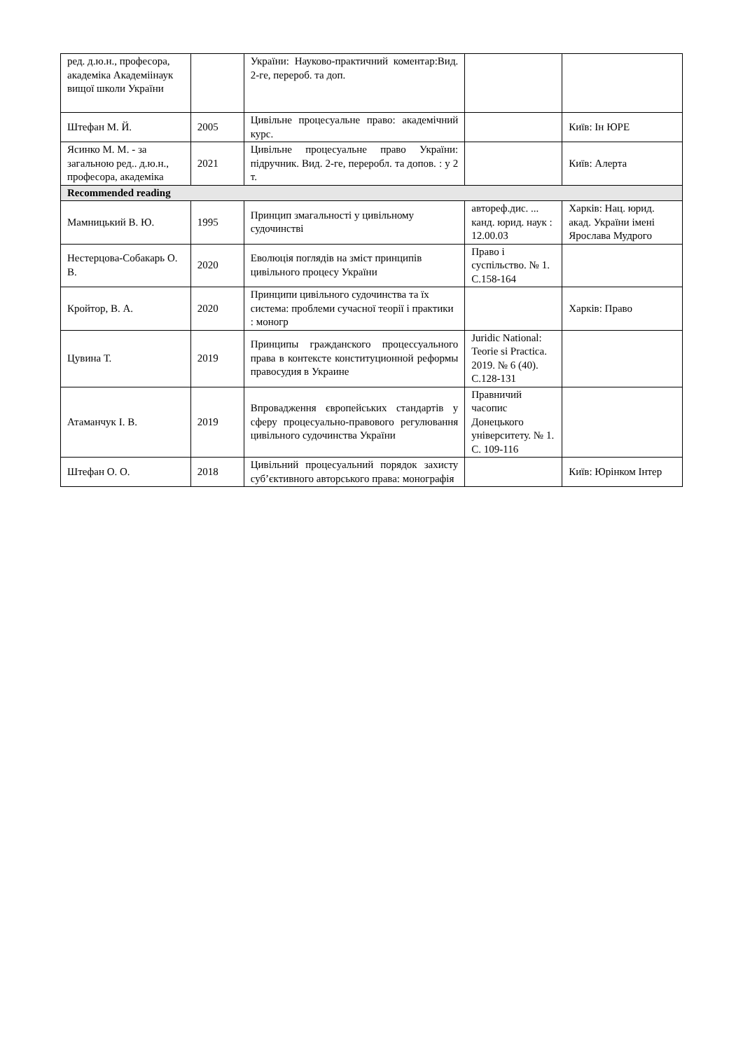| ред. д.ю.н., професора, академіка Академіінаук вищої школи України | | України: Науково-практичний коментар:Вид. 2-ге, перероб. та доп. | | |
| Штефан М. Й. | 2005 | Цивільне процесуальне право: академічний курс. | | Київ: Ін ЮРЕ |
| Ясинко М. М. - за загальною ред.. д.ю.н., професора, академіка | 2021 | Цивільне процесуальне право України: підручник. Вид. 2-ге, переробл. та допов. : у 2 т. | | Київ: Алерта |
| Recommended reading | | | | |
| Мамницький В. Ю. | 1995 | Принцип змагальності у цивільному судочинстві | автореф.дис. ... канд. юрид. наук : 12.00.03 | Харків: Нац. юрид. акад. України імені Ярослава Мудрого |
| Нестерцова-Собакарь О. В. | 2020 | Еволюція поглядів на зміст принципів цивільного процесу України | Право і суспільство. № 1. С.158-164 | |
| Кройтор, В. А. | 2020 | Принципи цивільного судочинства та їх система: проблеми сучасної теорії і практики : моногр | | Харків: Право |
| Цувина Т. | 2019 | Принципы гражданского процессуального права в контексте конституционной реформы правосудия в Украине | Juridic National: Teorie si Practica. 2019. № 6 (40). С.128-131 | |
| Атаманчук І. В. | 2019 | Впровадження європейських стандартів у сферу процесуально-правового регулювання цивільного судочинства України | Правничий часопис Донецького університету. № 1. С. 109-116 | |
| Штефан О. О. | 2018 | Цивільний процесуальний порядок захисту суб’єктивного авторського права: монографія | | Київ: Юрінком Інтер |